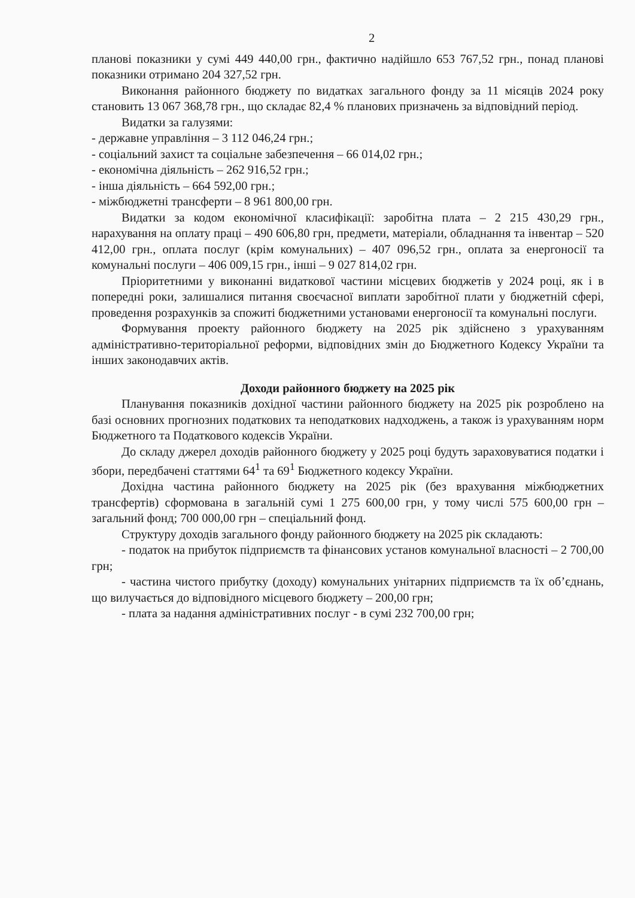2
планові показники у сумі 449 440,00 грн., фактично надійшло 653 767,52 грн., понад планові показники отримано 204 327,52 грн.
Виконання районного бюджету по видатках загального фонду за 11 місяців 2024 року становить 13 067 368,78 грн., що складає 82,4 % планових призначень за відповідний період.
Видатки за галузями:
- державне управління – 3 112 046,24 грн.;
- соціальний захист та соціальне забезпечення – 66 014,02 грн.;
- економічна діяльність – 262 916,52 грн.;
- інша діяльність – 664 592,00 грн.;
- міжбюджетні трансферти – 8 961 800,00 грн.
Видатки за кодом економічної класифікації: заробітна плата – 2 215 430,29 грн., нарахування на оплату праці – 490 606,80 грн, предмети, матеріали, обладнання та інвентар – 520 412,00 грн., оплата послуг (крім комунальних) – 407 096,52 грн., оплата за енергоносії та комунальні послуги – 406 009,15 грн., інші – 9 027 814,02 грн.
Пріоритетними у виконанні видаткової частини місцевих бюджетів у 2024 році, як і в попередні роки, залишалися питання своєчасної виплати заробітної плати у бюджетній сфері, проведення розрахунків за спожиті бюджетними установами енергоносії та комунальні послуги.
Формування проекту районного бюджету на 2025 рік здійснено з урахуванням адміністративно-територіальної реформи, відповідних змін до Бюджетного Кодексу України та інших законодавчих актів.
Доходи районного бюджету на 2025 рік
Планування показників дохідної частини районного бюджету на 2025 рік розроблено на базі основних прогнозних податкових та неподаткових надходжень, а також із урахуванням норм Бюджетного та Податкового кодексів України.
До складу джерел доходів районного бюджету у 2025 році будуть зараховуватися податки і збори, передбачені статтями 64<sup>1</sup> та 69<sup>1</sup> Бюджетного кодексу України.
Дохідна частина районного бюджету на 2025 рік (без врахування міжбюджетних трансфертів) сформована в загальній сумі 1 275 600,00 грн, у тому числі 575 600,00 грн – загальний фонд; 700 000,00 грн – спеціальний фонд.
Структуру доходів загального фонду районного бюджету на 2025 рік складають:
- податок на прибуток підприємств та фінансових установ комунальної власності – 2 700,00 грн;
- частина чистого прибутку (доходу) комунальних унітарних підприємств та їх об’єднань, що вилучається до відповідного місцевого бюджету – 200,00 грн;
- плата за надання адміністративних послуг - в сумі 232 700,00 грн;